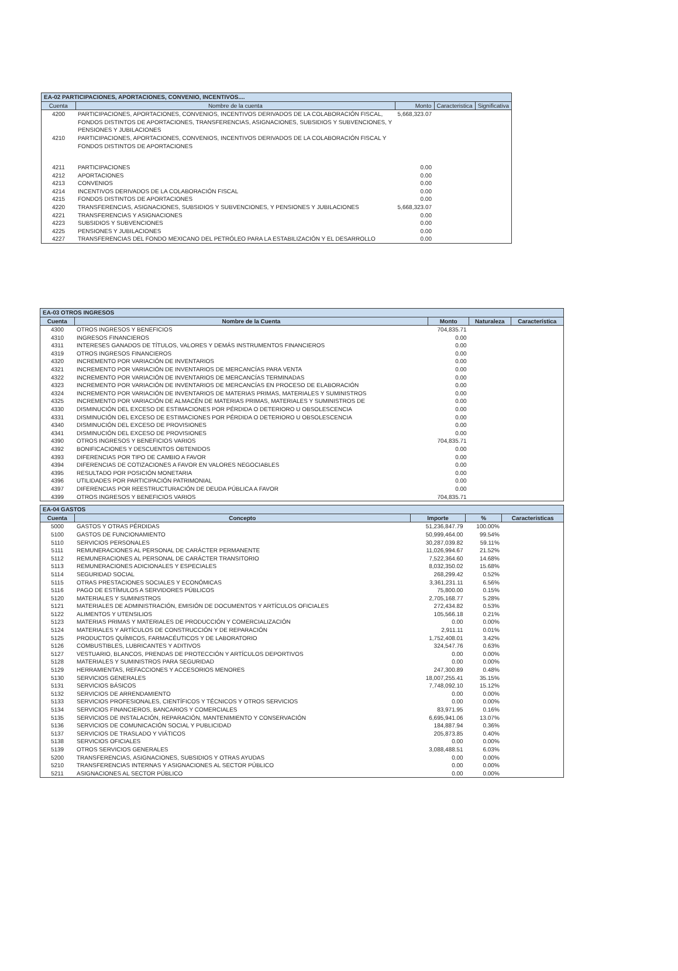| EA-02 PARTICIPACIONES, APORTACIONES, CONVENIO, INCENTIVOS.... | | | | |
| --- | --- | --- | --- | --- |
| Cuenta | Nombre de la cuenta | Monto | Caracteristica | Significativa |
| 4200 | PARTICIPACIONES, APORTACIONES, CONVENIOS, INCENTIVOS DERIVADOS DE LA COLABORACIÓN FISCAL, FONDOS DISTINTOS DE APORTACIONES, TRANSFERENCIAS, ASIGNACIONES, SUBSIDIOS Y SUBVENCIONES, Y PENSIONES Y JUBILACIONES | 5,668,323.07 | | |
| 4210 | PARTICIPACIONES, APORTACIONES, CONVENIOS, INCENTIVOS DERIVADOS DE LA COLABORACIÓN FISCAL Y FONDOS DISTINTOS DE APORTACIONES | | | |
| 4211 | PARTICIPACIONES | 0.00 | | |
| 4212 | APORTACIONES | 0.00 | | |
| 4213 | CONVENIOS | 0.00 | | |
| 4214 | INCENTIVOS DERIVADOS DE LA COLABORACIÓN FISCAL | 0.00 | | |
| 4215 | FONDOS DISTINTOS DE APORTACIONES | 0.00 | | |
| 4220 | TRANSFERENCIAS, ASIGNACIONES, SUBSIDIOS Y SUBVENCIONES, Y PENSIONES Y JUBILACIONES | 5,668,323.07 | | |
| 4221 | TRANSFERENCIAS Y ASIGNACIONES | 0.00 | | |
| 4223 | SUBSIDIOS Y SUBVENCIONES | 0.00 | | |
| 4225 | PENSIONES Y JUBILACIONES | 0.00 | | |
| 4227 | TRANSFERENCIAS DEL FONDO MEXICANO DEL PETRÓLEO PARA LA ESTABILIZACIÓN Y EL DESARROLLO | 0.00 | | |
| EA-03 OTROS INGRESOS | | | | |
| --- | --- | --- | --- | --- |
| Cuenta | Nombre de la Cuenta | Monto | Naturaleza | Característica |
| 4300 | OTROS INGRESOS Y BENEFICIOS | 704,835.71 | | |
| 4310 | INGRESOS FINANCIEROS | 0.00 | | |
| 4311 | INTERESES GANADOS DE TÍTULOS, VALORES Y DEMÁS INSTRUMENTOS FINANCIEROS | 0.00 | | |
| 4319 | OTROS INGRESOS FINANCIEROS | 0.00 | | |
| 4320 | INCREMENTO POR VARIACIÓN DE INVENTARIOS | 0.00 | | |
| 4321 | INCREMENTO POR VARIACIÓN DE INVENTARIOS DE MERCANCÍAS PARA VENTA | 0.00 | | |
| 4322 | INCREMENTO POR VARIACIÓN DE INVENTARIOS DE MERCANCÍAS TERMINADAS | 0.00 | | |
| 4323 | INCREMENTO POR VARIACIÓN DE INVENTARIOS DE MERCANCÍAS EN PROCESO DE ELABORACIÓN | 0.00 | | |
| 4324 | INCREMENTO POR VARIACIÓN DE INVENTARIOS DE MATERIAS PRIMAS, MATERIALES Y SUMINISTROS | 0.00 | | |
| 4325 | INCREMENTO POR VARIACIÓN DE ALMACÉN DE MATERIAS PRIMAS, MATERIALES Y SUMINISTROS DE | 0.00 | | |
| 4330 | DISMINUCIÓN DEL EXCESO DE ESTIMACIONES POR PÉRDIDA O DETERIORO U OBSOLESCENCIA | 0.00 | | |
| 4331 | DISMINUCIÓN DEL EXCESO DE ESTIMACIONES POR PÉRDIDA O DETERIORO U OBSOLESCENCIA | 0.00 | | |
| 4340 | DISMINUCIÓN DEL EXCESO DE PROVISIONES | 0.00 | | |
| 4341 | DISMINUCIÓN DEL EXCESO DE PROVISIONES | 0.00 | | |
| 4390 | OTROS INGRESOS Y BENEFICIOS VARIOS | 704,835.71 | | |
| 4392 | BONIFICACIONES Y DESCUENTOS OBTENIDOS | 0.00 | | |
| 4393 | DIFERENCIAS POR TIPO DE CAMBIO A FAVOR | 0.00 | | |
| 4394 | DIFERENCIAS DE COTIZACIONES A FAVOR EN VALORES NEGOCIABLES | 0.00 | | |
| 4395 | RESULTADO POR POSICIÓN MONETARIA | 0.00 | | |
| 4396 | UTILIDADES POR PARTICIPACIÓN PATRIMONIAL | 0.00 | | |
| 4397 | DIFERENCIAS POR REESTRUCTURACIÓN DE DEUDA PÚBLICA A FAVOR | 0.00 | | |
| 4399 | OTROS INGRESOS Y BENEFICIOS VARIOS | 704,835.71 | | |
| EA-04 GASTOS | | | | |
| --- | --- | --- | --- | --- |
| Cuenta | Concepto | Importe | % | Caracteristicas |
| 5000 | GASTOS Y OTRAS PÉRDIDAS | 51,236,847.79 | 100.00% | |
| 5100 | GASTOS DE FUNCIONAMIENTO | 50,999,464.00 | 99.54% | |
| 5110 | SERVICIOS PERSONALES | 30,287,039.82 | 59.11% | |
| 5111 | REMUNERACIONES AL PERSONAL DE CARÁCTER PERMANENTE | 11,026,994.67 | 21.52% | |
| 5112 | REMUNERACIONES AL PERSONAL DE CARÁCTER TRANSITORIO | 7,522,364.60 | 14.68% | |
| 5113 | REMUNERACIONES ADICIONALES Y ESPECIALES | 8,032,350.02 | 15.68% | |
| 5114 | SEGURIDAD SOCIAL | 268,299.42 | 0.52% | |
| 5115 | OTRAS PRESTACIONES SOCIALES Y ECONÓMICAS | 3,361,231.11 | 6.56% | |
| 5116 | PAGO DE ESTÍMULOS A SERVIDORES PÚBLICOS | 75,800.00 | 0.15% | |
| 5120 | MATERIALES Y SUMINISTROS | 2,705,168.77 | 5.28% | |
| 5121 | MATERIALES DE ADMINISTRACIÓN, EMISIÓN DE DOCUMENTOS Y ARTÍCULOS OFICIALES | 272,434.82 | 0.53% | |
| 5122 | ALIMENTOS Y UTENSILIOS | 105,566.18 | 0.21% | |
| 5123 | MATERIAS PRIMAS Y MATERIALES DE PRODUCCIÓN Y COMERCIALIZACIÓN | 0.00 | 0.00% | |
| 5124 | MATERIALES Y ARTÍCULOS DE CONSTRUCCIÓN Y DE REPARACIÓN | 2,911.11 | 0.01% | |
| 5125 | PRODUCTOS QUÍMICOS, FARMACÉUTICOS Y DE LABORATORIO | 1,752,408.01 | 3.42% | |
| 5126 | COMBUSTIBLES, LUBRICANTES Y ADITIVOS | 324,547.76 | 0.63% | |
| 5127 | VESTUARIO, BLANCOS, PRENDAS DE PROTECCIÓN Y ARTÍCULOS DEPORTIVOS | 0.00 | 0.00% | |
| 5128 | MATERIALES Y SUMINISTROS PARA SEGURIDAD | 0.00 | 0.00% | |
| 5129 | HERRAMIENTAS, REFACCIONES Y ACCESORIOS MENORES | 247,300.89 | 0.48% | |
| 5130 | SERVICIOS GENERALES | 18,007,255.41 | 35.15% | |
| 5131 | SERVICIOS BÁSICOS | 7,748,092.10 | 15.12% | |
| 5132 | SERVICIOS DE ARRENDAMIENTO | 0.00 | 0.00% | |
| 5133 | SERVICIOS PROFESIONALES, CIENTÍFICOS Y TÉCNICOS Y OTROS SERVICIOS | 0.00 | 0.00% | |
| 5134 | SERVICIOS FINANCIEROS, BANCARIOS Y COMERCIALES | 83,971.95 | 0.16% | |
| 5135 | SERVICIOS DE INSTALACIÓN, REPARACIÓN, MANTENIMIENTO Y CONSERVACIÓN | 6,695,941.06 | 13.07% | |
| 5136 | SERVICIOS DE COMUNICACIÓN SOCIAL Y PUBLICIDAD | 184,887.94 | 0.36% | |
| 5137 | SERVICIOS DE TRASLADO Y VIÁTICOS | 205,873.85 | 0.40% | |
| 5138 | SERVICIOS OFICIALES | 0.00 | 0.00% | |
| 5139 | OTROS SERVICIOS GENERALES | 3,088,488.51 | 6.03% | |
| 5200 | TRANSFERENCIAS, ASIGNACIONES, SUBSIDIOS Y OTRAS AYUDAS | 0.00 | 0.00% | |
| 5210 | TRANSFERENCIAS INTERNAS Y ASIGNACIONES AL SECTOR PÚBLICO | 0.00 | 0.00% | |
| 5211 | ASIGNACIONES AL SECTOR PÚBLICO | 0.00 | 0.00% | |